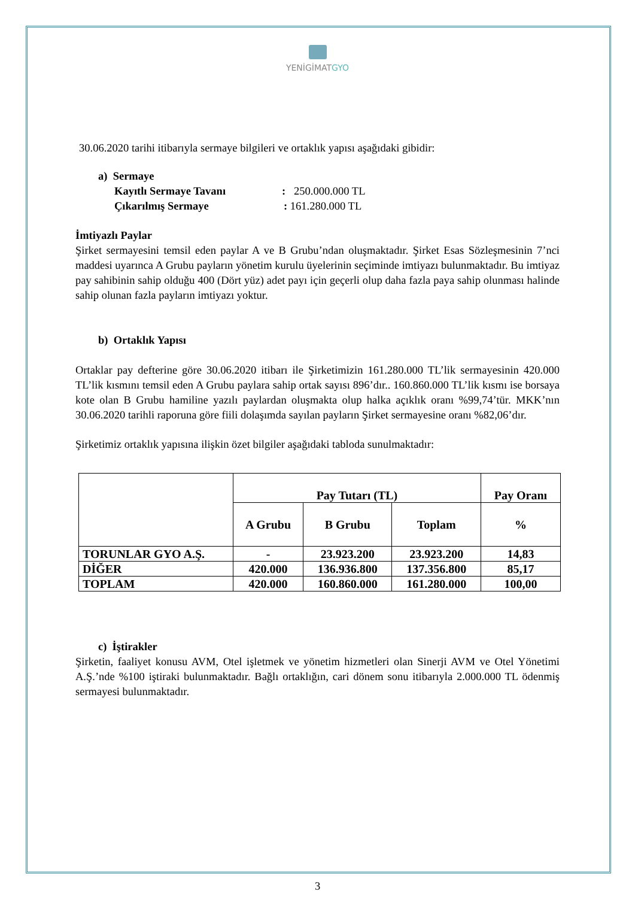YENİGİMATGYO
30.06.2020 tarihi itibarıyla sermaye bilgileri ve ortaklık yapısı aşağıdaki gibidir:
a) Sermaye
Kayıtlı Sermaye Tavanı: 250.000.000 TL
Çıkarılmış Sermaye: 161.280.000 TL
İmtiyazlı Paylar
Şirket sermayesini temsil eden paylar A ve B Grubu’ndan oluşmaktadır. Şirket Esas Sözleşmesinin 7’nci maddesi uyarınca A Grubu payların yönetim kurulu üyelerinin seçiminde imtiyazı bulunmaktadır. Bu imtiyaz pay sahibinin sahip olduğu 400 (Dört yüz) adet payı için geçerli olup daha fazla paya sahip olunması halinde sahip olunan fazla payların imtiyazı yoktur.
b) Ortaklık Yapısı
Ortaklar pay defterine göre 30.06.2020 itibarı ile Şirketimizin 161.280.000 TL’lik sermayesinin 420.000 TL’lik kısmını temsil eden A Grubu paylara sahip ortak sayısı 896’dır.. 160.860.000 TL’lik kısmı ise borsaya kote olan B Grubu hamiline yazılı paylardan oluşmakta olup halka açıklık oranı %99,74’tür. MKK’nın 30.06.2020 tarihli raporuna göre fiili dolaşımda sayılan payların Şirket sermayesine oranı %82,06’dır.
Şirketimiz ortaklık yapısına ilişkin özet bilgiler aşağıdaki tabloda sunulmaktadır:
| | Pay Tutarı (TL) | | | Pay Oranı |
| --- | --- | --- | --- | --- |
| | A Grubu | B Grubu | Toplam | % |
| TORUNLAR GYO A.Ş. | - | 23.923.200 | 23.923.200 | 14,83 |
| DİĞER | 420.000 | 136.936.800 | 137.356.800 | 85,17 |
| TOPLAM | 420.000 | 160.860.000 | 161.280.000 | 100,00 |
c) İştirakler
Şirketin, faaliyet konusu AVM, Otel işletmek ve yönetim hizmetleri olan Sinerji AVM ve Otel Yönetimi A.Ş.’nde %100 iştiraki bulunmaktadır. Bağlı ortaklığın, cari dönem sonu itibarıyla 2.000.000 TL ödenmiş sermayesi bulunmaktadır.
3